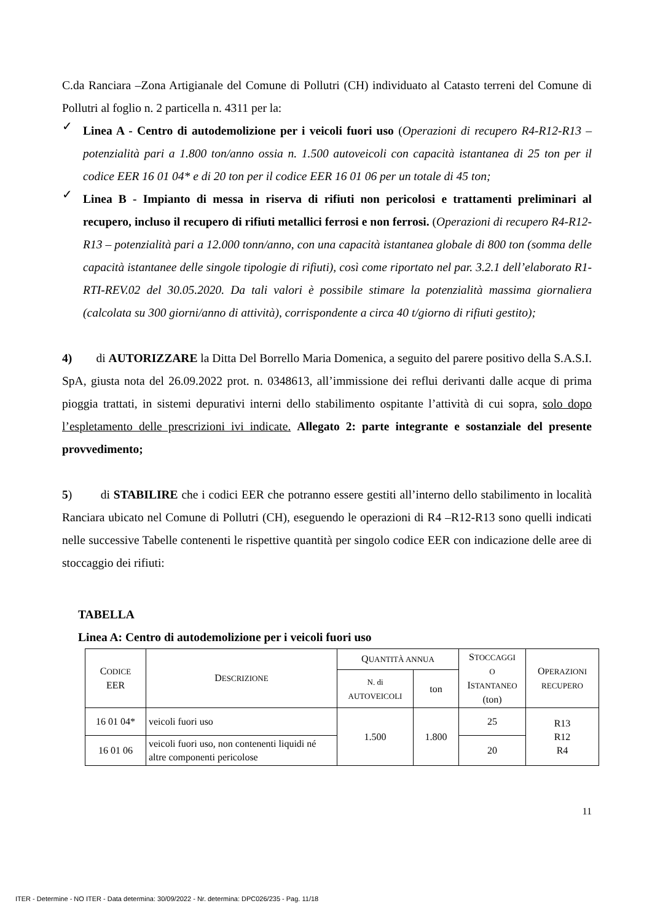C.da Ranciara –Zona Artigianale del Comune di Pollutri (CH) individuato al Catasto terreni del Comune di Pollutri al foglio n. 2 particella n. 4311 per la:
✓
Linea A - Centro di autodemolizione per i veicoli fuori uso (Operazioni di recupero R4-R12-R13 – potenzialità pari a 1.800 ton/anno ossia n. 1.500 autoveicoli con capacità istantanea di 25 ton per il codice EER 16 01 04* e di 20 ton per il codice EER 16 01 06 per un totale di 45 ton;
✓
Linea B - Impianto di messa in riserva di rifiuti non pericolosi e trattamenti preliminari al recupero, incluso il recupero di rifiuti metallici ferrosi e non ferrosi. (Operazioni di recupero R4-R12-R13 – potenzialità pari a 12.000 tonn/anno, con una capacità istantanea globale di 800 ton (somma delle capacità istantanee delle singole tipologie di rifiuti), così come riportato nel par. 3.2.1 dell’elaborato R1-RTI-REV.02 del 30.05.2020. Da tali valori è possibile stimare la potenzialità massima giornaliera (calcolata su 300 giorni/anno di attività), corrispondente a circa 40 t/giorno di rifiuti gestito);
4) di AUTORIZZARE la Ditta Del Borrello Maria Domenica, a seguito del parere positivo della S.A.S.I. SpA, giusta nota del 26.09.2022 prot. n. 0348613, all’immissione dei reflui derivanti dalle acque di prima pioggia trattati, in sistemi depurativi interni dello stabilimento ospitante l’attività di cui sopra, solo dopo l’espletamento delle prescrizioni ivi indicate. Allegato 2: parte integrante e sostanziale del presente provvedimento;
5) di STABILIRE che i codici EER che potranno essere gestiti all’interno dello stabilimento in località Ranciara ubicato nel Comune di Pollutri (CH), eseguendo le operazioni di R4 –R12-R13 sono quelli indicati nelle successive Tabelle contenenti le rispettive quantità per singolo codice EER con indicazione delle aree di stoccaggio dei rifiuti:
TABELLA
Linea A: Centro di autodemolizione per i veicoli fuori uso
| C ODICE EER | D ESCRIZIONE | Q UANTITÀ ANNUA | | S TOCCAGGI O I STANTANEO (ton) | O PERAZIONI RECUPERO |
| --- | --- | --- | --- | --- | --- |
| | | N. di AUTOVEICOLI | ton | | |
| 16 01 04* | veicoli fuori uso | 1.500 | 1.800 | 25 | R13 R12 R4 |
| 16 01 06 | veicoli fuori uso, non contenenti liquidi né altre componenti pericolose | | | 20 | |
11
ITER - Determine - NO ITER - Data determina: 30/09/2022 - Nr. determina: DPC026/235 - Pag. 11/18